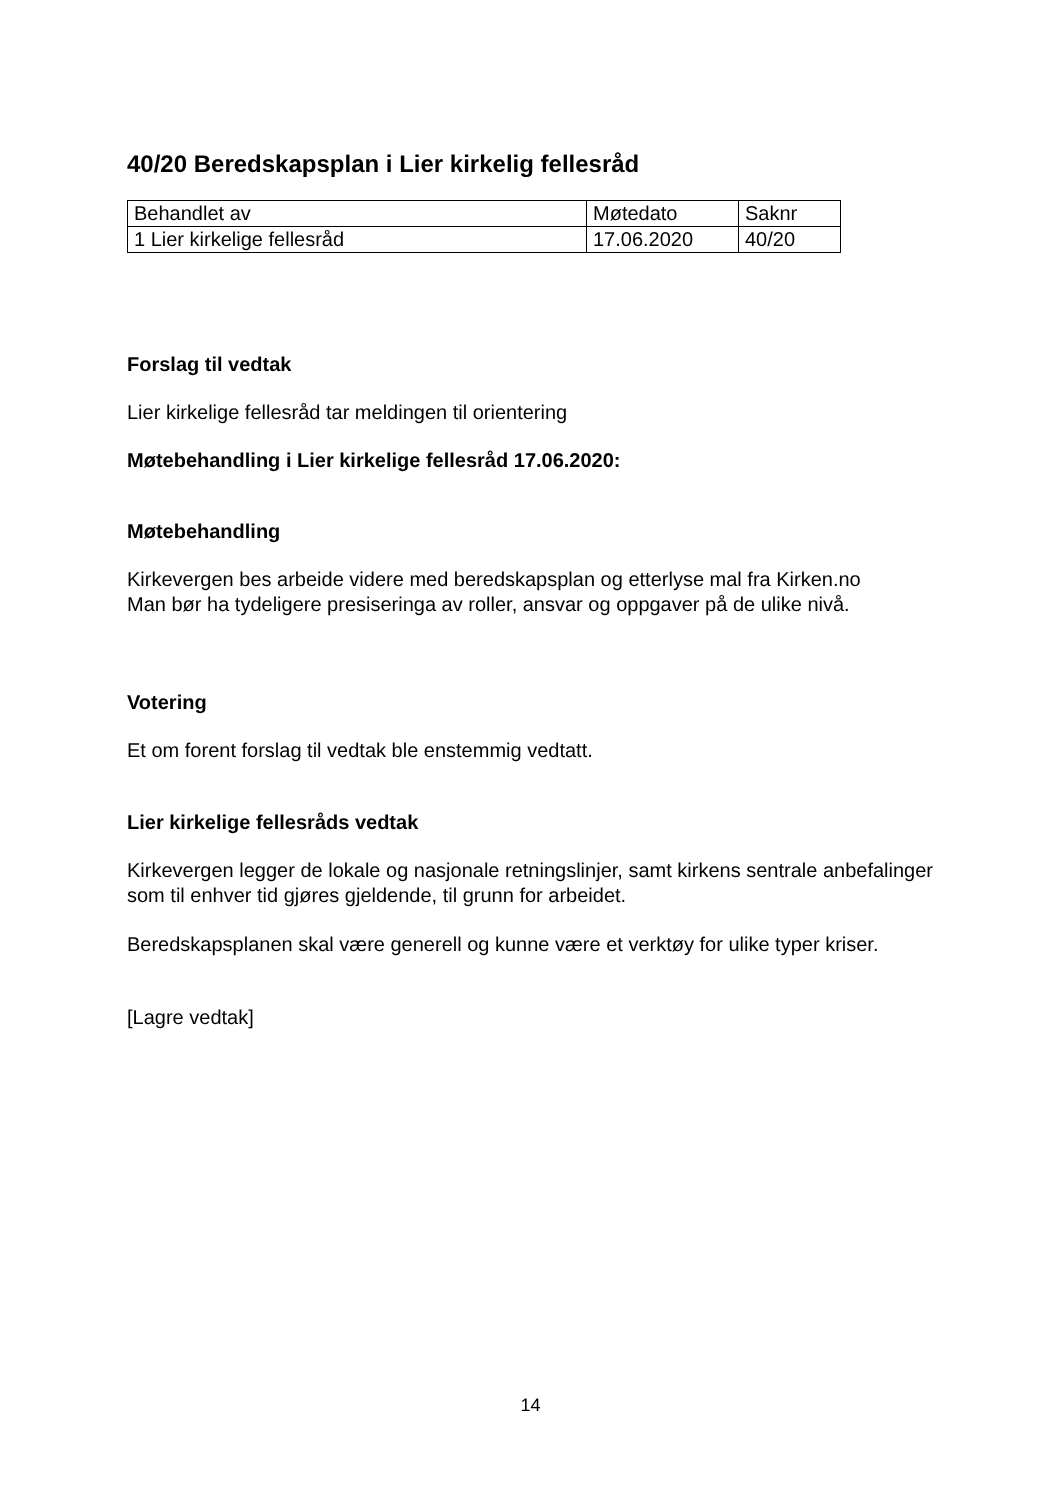40/20 Beredskapsplan i Lier kirkelig fellesråd
| Behandlet av | Møtedato | Saknr |
| 1 Lier kirkelige fellesråd | 17.06.2020 | 40/20 |
Forslag til vedtak
Lier kirkelige fellesråd tar meldingen til orientering
Møtebehandling i Lier kirkelige fellesråd 17.06.2020:
Møtebehandling
Kirkevergen bes arbeide videre med beredskapsplan og etterlyse mal fra Kirken.no
Man bør ha tydeligere presiseringa av roller, ansvar og oppgaver på de ulike nivå.
Votering
Et om forent forslag til vedtak ble enstemmig vedtatt.
Lier kirkelige fellesråds vedtak
Kirkevergen legger de lokale og nasjonale retningslinjer, samt kirkens sentrale anbefalinger som til enhver tid gjøres gjeldende, til grunn for arbeidet.
Beredskapsplanen skal være generell og kunne være et verktøy for ulike typer kriser.
[Lagre vedtak]
14